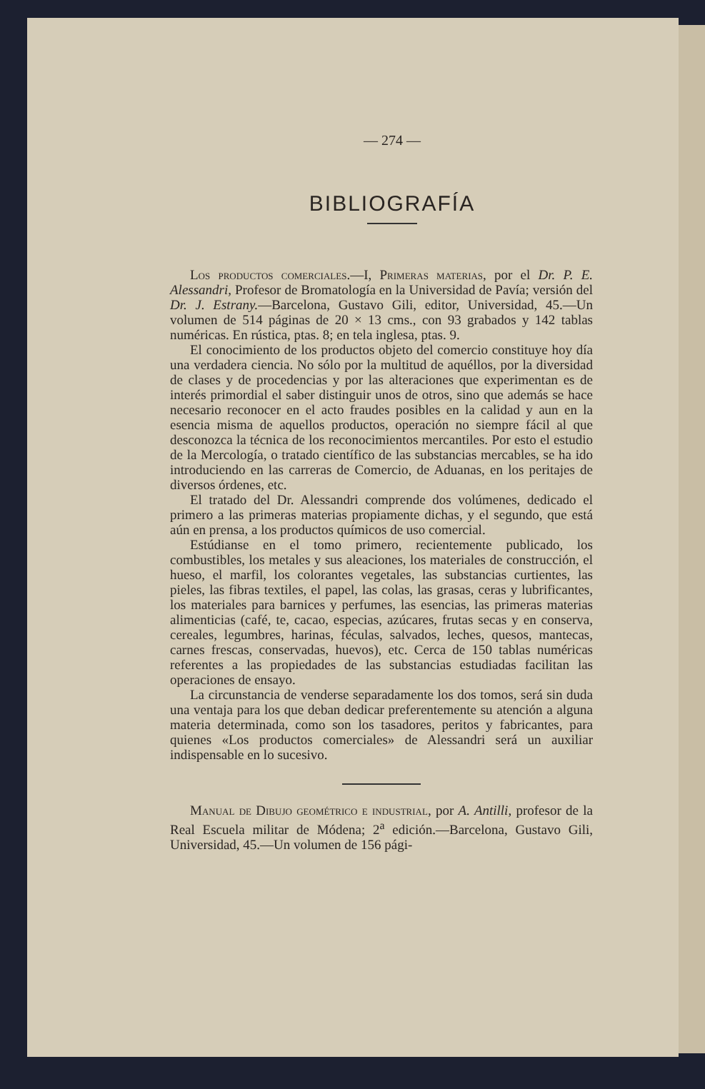— 274 —
BIBLIOGRAFÍA
Los productos comerciales.—I, Primeras materias, por el Dr. P. E. Alessandri, Profesor de Bromatología en la Universidad de Pavía; versión del Dr. J. Estrany.—Barcelona, Gustavo Gili, editor, Universidad, 45.—Un volumen de 514 páginas de 20 × 13 cms., con 93 grabados y 142 tablas numéricas. En rústica, ptas. 8; en tela inglesa, ptas. 9.
El conocimiento de los productos objeto del comercio constituye hoy día una verdadera ciencia. No sólo por la multitud de aquéllos, por la diversidad de clases y de procedencias y por las alteraciones que experimentan es de interés primordial el saber distinguir unos de otros, sino que además se hace necesario reconocer en el acto fraudes posibles en la calidad y aun en la esencia misma de aquellos productos, operación no siempre fácil al que desconozca la técnica de los reconocimientos mercantiles. Por esto el estudio de la Mercología, o tratado científico de las substancias mercables, se ha ido introduciendo en las carreras de Comercio, de Aduanas, en los peritajes de diversos órdenes, etc.
El tratado del Dr. Alessandri comprende dos volúmenes, dedicado el primero a las primeras materias propiamente dichas, y el segundo, que está aún en prensa, a los productos químicos de uso comercial.
Estúdianse en el tomo primero, recientemente publicado, los combustibles, los metales y sus aleaciones, los materiales de construcción, el hueso, el marfil, los colorantes vegetales, las substancias curtientes, las pieles, las fibras textiles, el papel, las colas, las grasas, ceras y lubrificantes, los materiales para barnices y perfumes, las esencias, las primeras materias alimenticias (café, te, cacao, especias, azúcares, frutas secas y en conserva, cereales, legumbres, harinas, féculas, salvados, leches, quesos, mantecas, carnes frescas, conservadas, huevos), etc. Cerca de 150 tablas numéricas referentes a las propiedades de las substancias estudiadas facilitan las operaciones de ensayo.
La circunstancia de venderse separadamente los dos tomos, será sin duda una ventaja para los que deban dedicar preferentemente su atención a alguna materia determinada, como son los tasadores, peritos y fabricantes, para quienes «Los productos comerciales» de Alessandri será un auxiliar indispensable en lo sucesivo.
Manual de Dibujo geométrico e industrial, por A. Antilli, profesor de la Real Escuela militar de Módena; 2<sup>a</sup> edición.—Barcelona, Gustavo Gili, Universidad, 45.—Un volumen de 156 pági-